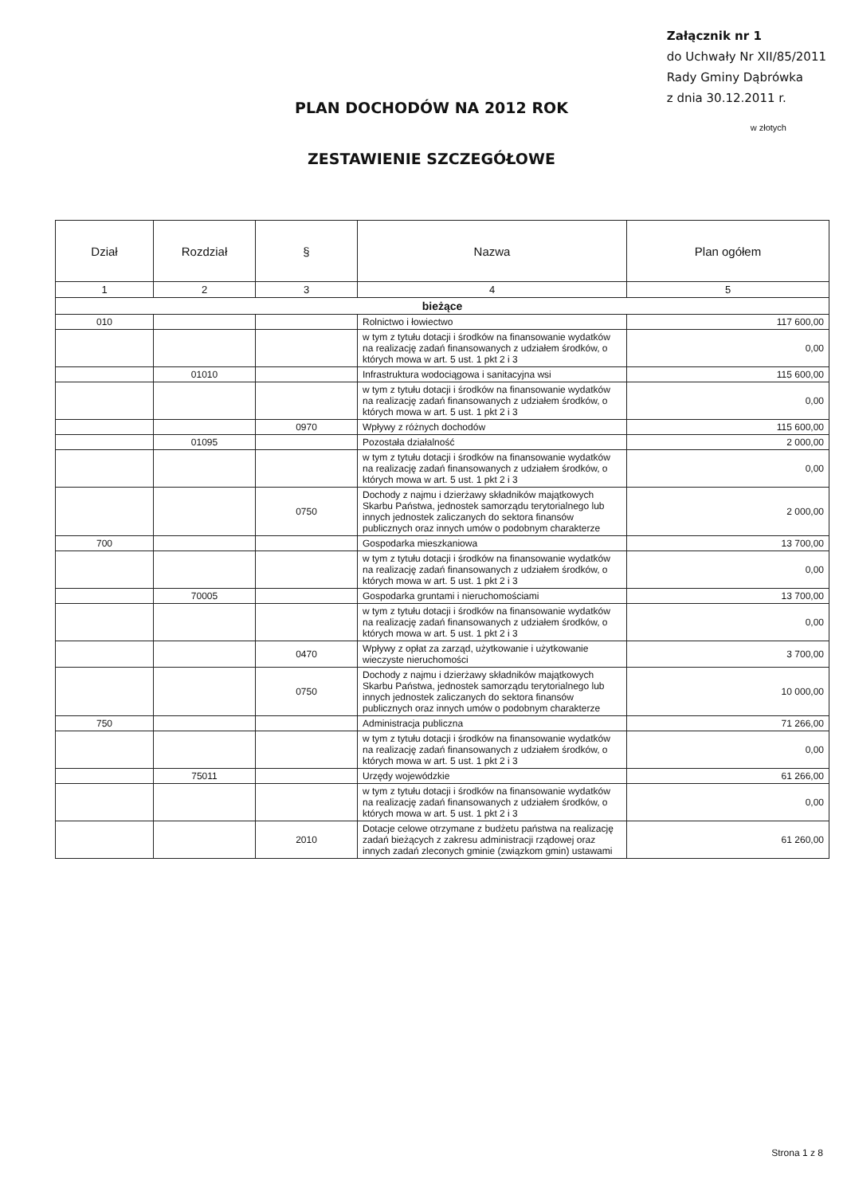PLAN DOCHODÓW NA 2012 ROK
ZESTAWIENIE SZCZEGÓŁOWE
Załącznik nr 1
do Uchwały Nr XII/85/2011
Rady Gminy Dąbrówka
z dnia 30.12.2011 r.
w złotych
| Dział | Rozdział | § | Nazwa | Plan ogółem |
| --- | --- | --- | --- | --- |
| 1 | 2 | 3 | 4 | 5 |
| bieżące | | | | |
| 010 | | | Rolnictwo i łowiectwo | 117 600,00 |
| | | | w tym z tytułu dotacji i środków na finansowanie wydatków na realizację zadań finansowanych z udziałem środków, o których mowa w art. 5 ust. 1 pkt 2 i 3 | 0,00 |
| | 01010 | | Infrastruktura wodociągowa i sanitacyjna wsi | 115 600,00 |
| | | | w tym z tytułu dotacji i środków na finansowanie wydatków na realizację zadań finansowanych z udziałem środków, o których mowa w art. 5 ust. 1 pkt 2 i 3 | 0,00 |
| | | 0970 | Wpływy z różnych dochodów | 115 600,00 |
| | 01095 | | Pozostała działalność | 2 000,00 |
| | | | w tym z tytułu dotacji i środków na finansowanie wydatków na realizację zadań finansowanych z udziałem środków, o których mowa w art. 5 ust. 1 pkt 2 i 3 | 0,00 |
| | | 0750 | Dochody z najmu i dzierżawy składników majątkowych Skarbu Państwa, jednostek samorządu terytorialnego lub innych jednostek zaliczanych do sektora finansów publicznych oraz innych umów o podobnym charakterze | 2 000,00 |
| 700 | | | Gospodarka mieszkaniowa | 13 700,00 |
| | | | w tym z tytułu dotacji i środków na finansowanie wydatków na realizację zadań finansowanych z udziałem środków, o których mowa w art. 5 ust. 1 pkt 2 i 3 | 0,00 |
| | 70005 | | Gospodarka gruntami i nieruchomościami | 13 700,00 |
| | | | w tym z tytułu dotacji i środków na finansowanie wydatków na realizację zadań finansowanych z udziałem środków, o których mowa w art. 5 ust. 1 pkt 2 i 3 | 0,00 |
| | | 0470 | Wpływy z opłat za zarząd, użytkowanie i użytkowanie wieczyste nieruchomości | 3 700,00 |
| | | 0750 | Dochody z najmu i dzierżawy składników majątkowych Skarbu Państwa, jednostek samorządu terytorialnego lub innych jednostek zaliczanych do sektora finansów publicznych oraz innych umów o podobnym charakterze | 10 000,00 |
| 750 | | | Administracja publiczna | 71 266,00 |
| | | | w tym z tytułu dotacji i środków na finansowanie wydatków na realizację zadań finansowanych z udziałem środków, o których mowa w art. 5 ust. 1 pkt 2 i 3 | 0,00 |
| | 75011 | | Urzędy wojewódzkie | 61 266,00 |
| | | | w tym z tytułu dotacji i środków na finansowanie wydatków na realizację zadań finansowanych z udziałem środków, o których mowa w art. 5 ust. 1 pkt 2 i 3 | 0,00 |
| | | 2010 | Dotacje celowe otrzymane z budżetu państwa na realizację zadań bieżących z zakresu administracji rządowej oraz innych zadań zleconych gminie (związkom gmin) ustawami | 61 260,00 |
Strona 1 z 8